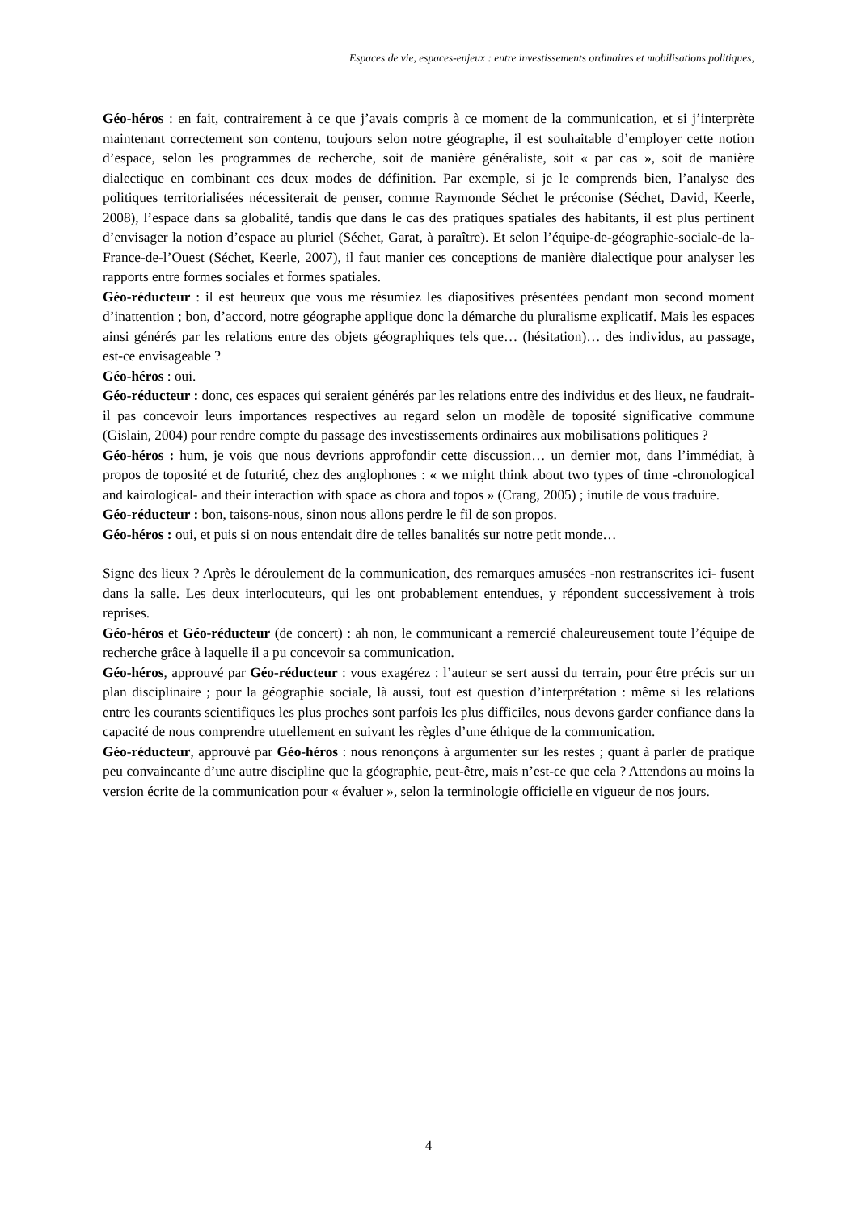Espaces de vie, espaces-enjeux : entre investissements ordinaires et mobilisations politiques,
Géo-héros : en fait, contrairement à ce que j’avais compris à ce moment de la communication, et si j’interprète maintenant correctement son contenu, toujours selon notre géographe, il est souhaitable d’employer cette notion d’espace, selon les programmes de recherche, soit de manière généraliste, soit « par cas », soit de manière dialectique en combinant ces deux modes de définition. Par exemple, si je le comprends bien, l’analyse des politiques territorialisées nécessiterait de penser, comme Raymonde Séchet le préconise (Séchet, David, Keerle, 2008), l’espace dans sa globalité, tandis que dans le cas des pratiques spatiales des habitants, il est plus pertinent d’envisager la notion d’espace au pluriel (Séchet, Garat, à paraître). Et selon l’équipe-de-géographie-sociale-de la-France-de-l’Ouest (Séchet, Keerle, 2007), il faut manier ces conceptions de manière dialectique pour analyser les rapports entre formes sociales et formes spatiales.
Géo-réducteur : il est heureux que vous me résumiez les diapositives présentées pendant mon second moment d’inattention ; bon, d’accord, notre géographe applique donc la démarche du pluralisme explicatif. Mais les espaces ainsi générés par les relations entre des objets géographiques tels que… (hésitation)… des individus, au passage, est-ce envisageable ?
Géo-héros : oui.
Géo-réducteur : donc, ces espaces qui seraient générés par les relations entre des individus et des lieux, ne faudrait-il pas concevoir leurs importances respectives au regard selon un modèle de toposité significative commune (Gislain, 2004) pour rendre compte du passage des investissements ordinaires aux mobilisations politiques ?
Géo-héros : hum, je vois que nous devrions approfondir cette discussion… un dernier mot, dans l’immédiat, à propos de toposité et de futurité, chez des anglophones : « we might think about two types of time -chronological and kairological- and their interaction with space as chora and topos » (Crang, 2005) ; inutile de vous traduire.
Géo-réducteur : bon, taisons-nous, sinon nous allons perdre le fil de son propos.
Géo-héros : oui, et puis si on nous entendait dire de telles banalités sur notre petit monde…
Signe des lieux ? Après le déroulement de la communication, des remarques amusées -non restranscrites ici- fusent dans la salle. Les deux interlocuteurs, qui les ont probablement entendues, y répondent successivement à trois reprises.
Géo-héros et Géo-réducteur (de concert) : ah non, le communicant a remercié chaleureusement toute l’équipe de recherche grâce à laquelle il a pu concevoir sa communication.
Géo-héros, approuvé par Géo-réducteur : vous exagérez : l’auteur se sert aussi du terrain, pour être précis sur un plan disciplinaire ; pour la géographie sociale, là aussi, tout est question d’interprétation : même si les relations entre les courants scientifiques les plus proches sont parfois les plus difficiles, nous devons garder confiance dans la capacité de nous comprendre utuellement en suivant les règles d’une éthique de la communication.
Géo-réducteur, approuvé par Géo-héros : nous renonçons à argumenter sur les restes ; quant à parler de pratique peu convaincante d’une autre discipline que la géographie, peut-être, mais n’est-ce que cela ? Attendons au moins la version écrite de la communication pour « évaluer », selon la terminologie officielle en vigueur de nos jours.
4